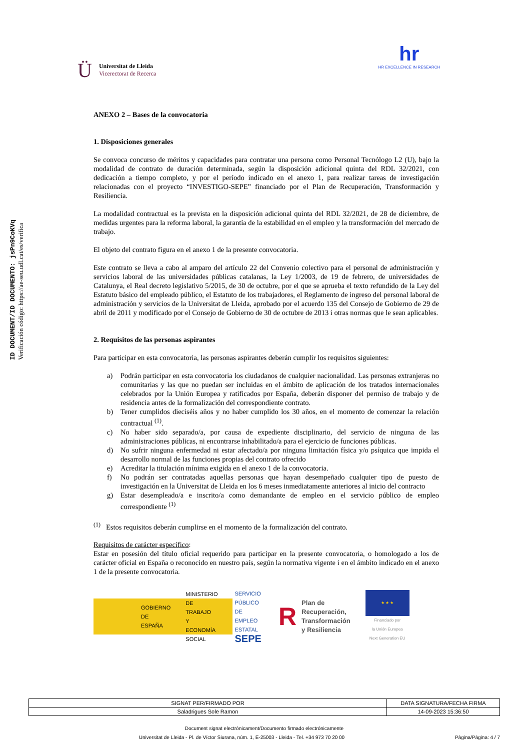ID DOCUMENT/ID DOCUMENTO: jsPn9CoKVq
Verificación código: https://ae-seu.udl.cat/es/verifica
Ü
Universitat de Lleida
Vicerectorat de Recerca
hr
HR EXCELLENCE IN RESEARCH
ANEXO 2 – Bases de la convocatoria
1. Disposiciones generales
Se convoca concurso de méritos y capacidades para contratar una persona como Personal Tecnólogo L2 (U), bajo la modalidad de contrato de duración determinada, según la disposición adicional quinta del RDL 32/2021, con dedicación a tiempo completo, y por el período indicado en el anexo 1, para realizar tareas de investigación relacionadas con el proyecto “INVESTIGO-SEPE” financiado por el Plan de Recuperación, Transformación y Resiliencia.
La modalidad contractual es la prevista en la disposición adicional quinta del RDL 32/2021, de 28 de diciembre, de medidas urgentes para la reforma laboral, la garantía de la estabilidad en el empleo y la transformación del mercado de trabajo.
El objeto del contrato figura en el anexo 1 de la presente convocatoria.
Este contrato se lleva a cabo al amparo del artículo 22 del Convenio colectivo para el personal de administración y servicios laboral de las universidades públicas catalanas, la Ley 1/2003, de 19 de febrero, de universidades de Catalunya, el Real decreto legislativo 5/2015, de 30 de octubre, por el que se aprueba el texto refundido de la Ley del Estatuto básico del empleado público, el Estatuto de los trabajadores, el Reglamento de ingreso del personal laboral de administración y servicios de la Universitat de Lleida, aprobado por el acuerdo 135 del Consejo de Gobierno de 29 de abril de 2011 y modificado por el Consejo de Gobierno de 30 de octubre de 2013 i otras normas que le sean aplicables.
2. Requisitos de las personas aspirantes
Para participar en esta convocatoria, las personas aspirantes deberán cumplir los requisitos siguientes:
a) Podrán participar en esta convocatoria los ciudadanos de cualquier nacionalidad. Las personas extranjeras no comunitarias y las que no puedan ser incluidas en el ámbito de aplicación de los tratados internacionales celebrados por la Unión Europea y ratificados por España, deberán disponer del permiso de trabajo y de residencia antes de la formalización del correspondiente contrato.
b) Tener cumplidos dieciséis años y no haber cumplido los 30 años, en el momento de comenzar la relación contractual <sup>(1)</sup>.
c) No haber sido separado/a, por causa de expediente disciplinario, del servicio de ninguna de las administraciones públicas, ni encontrarse inhabilitado/a para el ejercicio de funciones públicas.
d) No sufrir ninguna enfermedad ni estar afectado/a por ninguna limitación física y/o psíquica que impida el desarrollo normal de las funciones propias del contrato ofrecido
e) Acreditar la titulación mínima exigida en el anexo 1 de la convocatoria.
f) No podrán ser contratadas aquellas personas que hayan desempeñado cualquier tipo de puesto de investigación en la Universitat de Lleida en los 6 meses inmediatamente anteriores al inicio del contracto
g) Estar desempleado/a e inscrito/a como demandante de empleo en el servicio público de empleo correspondiente <sup>(1)</sup>
<sup>(1)</sup> Estos requisitos deberán cumplirse en el momento de la formalización del contrato.
Requisitos de carácter específico:
Estar en posesión del título oficial requerido para participar en la presente convocatoria, o homologado a los de carácter oficial en España o reconocido en nuestro país, según la normativa vigente i en el ámbito indicado en el anexo 1 de la presente convocatoria.
GOBIERNO
DE ESPAÑA
MINISTERIO
DE TRABAJO
Y ECONOMÍA SOCIAL
SERVICIO PÚBLICO
DE EMPLEO ESTATAL
SEPE
R
Plan de
Recuperación,
Transformación
y Resiliencia
★ ★ ★
Financiado por
la Unión Europea
Next Generation EU
| SIGNAT PER/FIRMADO POR | DATA SIGNATURA/FECHA FIRMA |
| --- | --- |
| Saladrigues Sole Ramon | 14-09-2023 15:36:50 |
Document signat electrònicament/Documento firmado electrónicamente
Universitat de Lleida - Pl. de Víctor Siurana, núm. 1, E-25003 - Lleida - Tel. +34 973 70 20 00 Pàgina/Página: 4 / 7